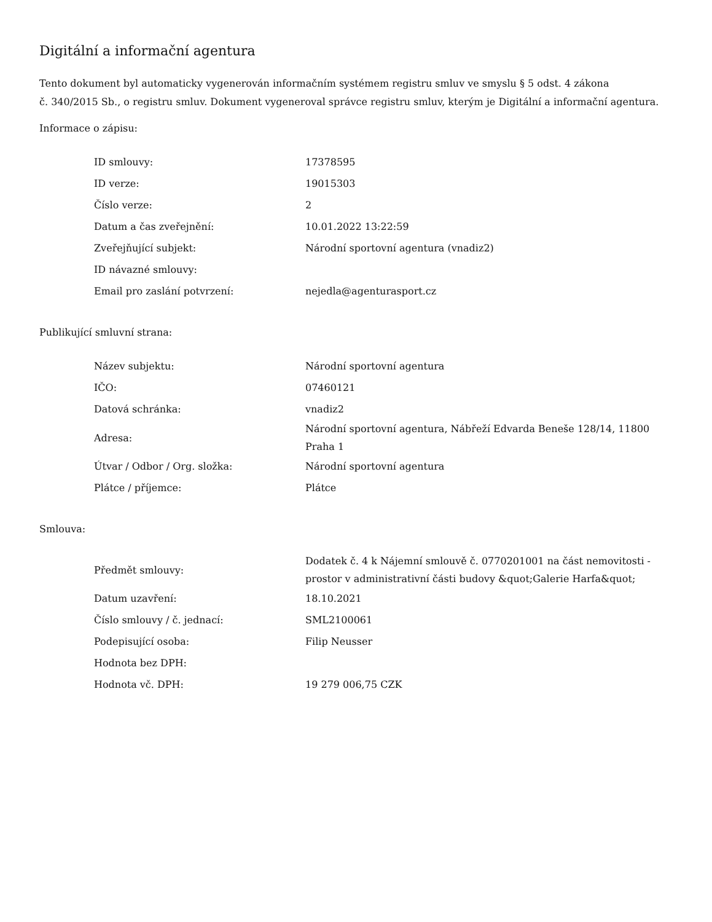Digitální a informační agentura
Tento dokument byl automaticky vygenerován informačním systémem registru smluv ve smyslu § 5 odst. 4 zákona
č. 340/2015 Sb., o registru smluv. Dokument vygeneroval správce registru smluv, kterým je Digitální a informační agentura.
Informace o zápisu:
| ID smlouvy: | 17378595 |
| ID verze: | 19015303 |
| Číslo verze: | 2 |
| Datum a čas zveřejnění: | 10.01.2022 13:22:59 |
| Zveřejňující subjekt: | Národní sportovní agentura (vnadiz2) |
| ID návazné smlouvy: | |
| Email pro zaslání potvrzení: | nejedla@agenturasport.cz |
Publikující smluvní strana:
| Název subjektu: | Národní sportovní agentura |
| IČO: | 07460121 |
| Datová schránka: | vnadiz2 |
| Adresa: | Národní sportovní agentura, Nábřeží Edvarda Beneše 128/14, 11800 Praha 1 |
| Útvar / Odbor / Org. složka: | Národní sportovní agentura |
| Plátce / příjemce: | Plátce |
Smlouva:
| Předmět smlouvy: | Dodatek č. 4 k Nájemní smlouvě č. 0770201001 na část nemovitosti - prostor v administrativní části budovy &quot;Galerie Harfa&quot; |
| Datum uzavření: | 18.10.2021 |
| Číslo smlouvy / č. jednací: | SML2100061 |
| Podepisující osoba: | Filip Neusser |
| Hodnota bez DPH: | |
| Hodnota vč. DPH: | 19 279 006,75 CZK |